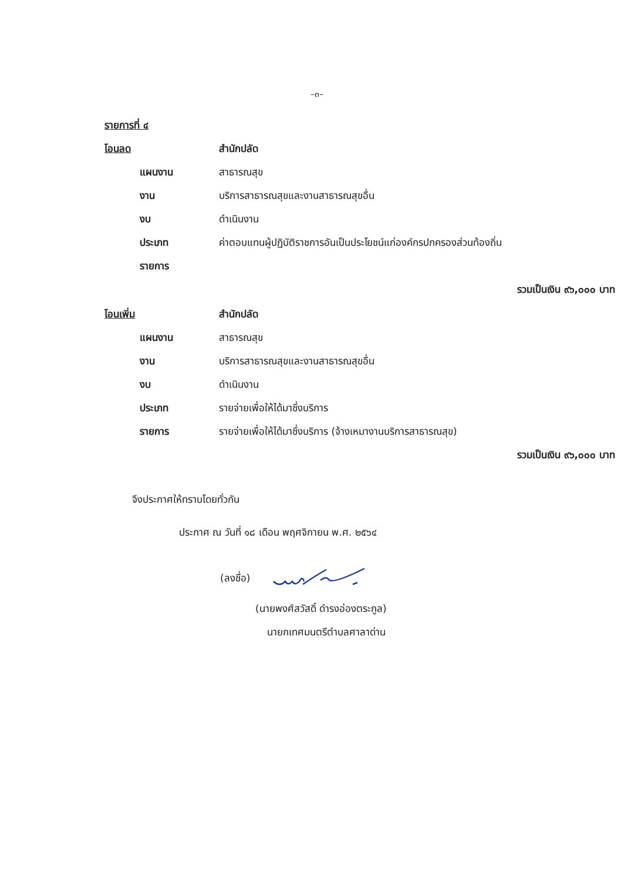–๓–
รายการที่ ๔
โอนลด สำนักปลัด
แผนงาน สาธารณสุข
งาน บริการสาธารณสุขและงานสาธารณสุขอื่น
งบ ดำเนินงาน
ประเภท ค่าตอบแทนผู้ปฏิบัติราชการอันเป็นประโยชน์แก่องค์กรปกครองส่วนท้องถิ่น
รายการ
รวมเป็นเงิน ๙๖,๐๐๐ บาท
โอนเพิ่ม สำนักปลัด
แผนงาน สาธารณสุข
งาน บริการสาธารณสุขและงานสาธารณสุขอื่น
งบ ดำเนินงาน
ประเภท รายจ่ายเพื่อให้ได้มาซึ่งบริการ
รายการ รายจ่ายเพื่อให้ได้มาซึ่งบริการ (จ้างเหมางานบริการสาธารณสุข)
รวมเป็นเงิน ๙๖,๐๐๐ บาท
จึงประกาศให้ทราบโดยทั่วกัน
ประกาศ ณ วันที่ ๑๘ เดือน พฤศจิกายน พ.ศ. ๒๕๖๔
(ลงชื่อ)
(นายพงศ์สวัสดิ์ ดำรงอ่องตระกูล)
นายกเทศมนตรีตำบลศาลาด่าน